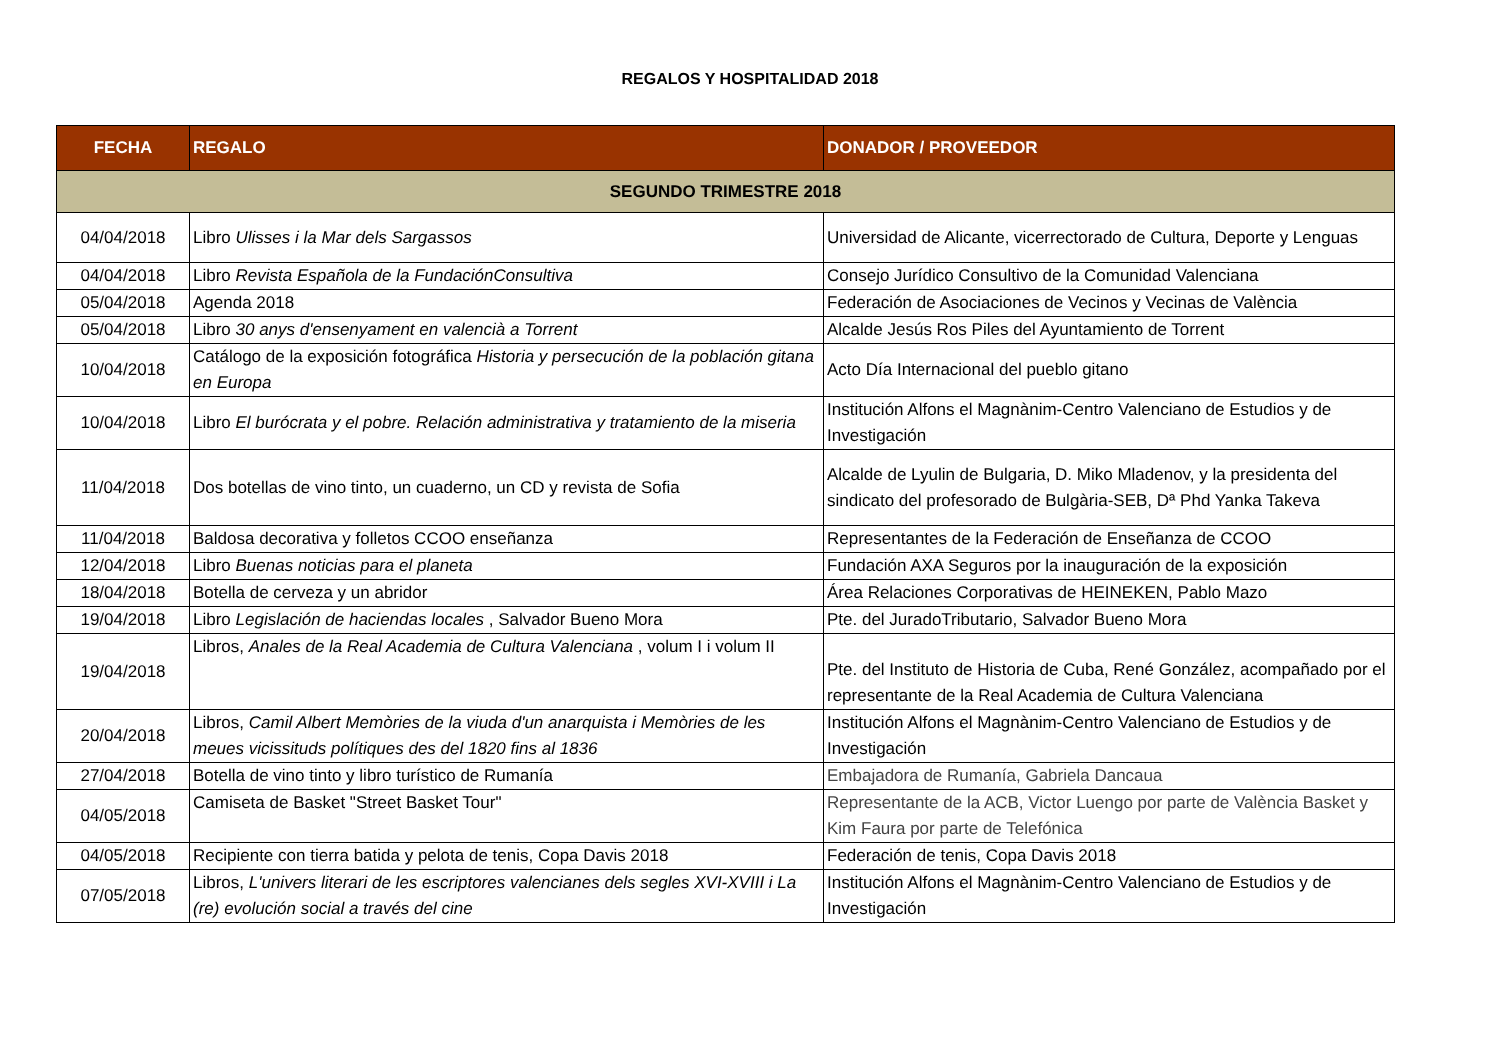REGALOS Y HOSPITALIDAD 2018
| FECHA | REGALO | DONADOR / PROVEEDOR |
| --- | --- | --- |
| SEGUNDO TRIMESTRE 2018 | | |
| 04/04/2018 | Libro Ulisses i la Mar dels Sargassos | Universidad de Alicante, vicerrectorado de Cultura, Deporte y Lenguas |
| 04/04/2018 | Libro Revista Española de la FundaciónConsultiva | Consejo Jurídico Consultivo de la Comunidad Valenciana |
| 05/04/2018 | Agenda 2018 | Federación de Asociaciones de Vecinos y Vecinas de València |
| 05/04/2018 | Libro 30 anys d'ensenyament en valencià a Torrent | Alcalde Jesús Ros Piles del Ayuntamiento de Torrent |
| 10/04/2018 | Catálogo de la exposición fotográfica Historia y persecución de la población gitana en Europa | Acto Día Internacional del pueblo gitano |
| 10/04/2018 | Libro El burócrata y el pobre. Relación administrativa y tratamiento de la miseria | Institución Alfons el Magnànim-Centro Valenciano de Estudios y de Investigación |
| 11/04/2018 | Dos botellas de vino tinto, un cuaderno, un CD y revista de Sofia | Alcalde de Lyulin de Bulgaria, D. Miko Mladenov, y la presidenta del sindicato del profesorado de Bulgària-SEB, Dª Phd Yanka Takeva |
| 11/04/2018 | Baldosa decorativa y folletos CCOO enseñanza | Representantes de la Federación de Enseñanza de CCOO |
| 12/04/2018 | Libro Buenas noticias para el planeta | Fundación AXA Seguros por la inauguración de la exposición |
| 18/04/2018 | Botella de cerveza y un abridor | Área Relaciones Corporativas de HEINEKEN, Pablo Mazo |
| 19/04/2018 | Libro Legislación de haciendas locales , Salvador Bueno Mora | Pte. del JuradoTributario, Salvador Bueno Mora |
| 19/04/2018 | Libros, Anales de la Real Academia de Cultura Valenciana , volum I i volum II | Pte. del Instituto de Historia de Cuba, René González, acompañado por el representante de la Real Academia de Cultura Valenciana |
| 20/04/2018 | Libros, Camil Albert Memòries de la viuda d'un anarquista i Memòries de les meues vicissituds polítiques des del 1820 fins al 1836 | Institución Alfons el Magnànim-Centro Valenciano de Estudios y de Investigación |
| 27/04/2018 | Botella de vino tinto y libro turístico de Rumanía | Embajadora de Rumanía, Gabriela Dancaua |
| 04/05/2018 | Camiseta de Basket "Street Basket Tour" | Representante de la ACB, Victor Luengo por parte de València Basket y Kim Faura por parte de Telefónica |
| 04/05/2018 | Recipiente con tierra batida y pelota de tenis, Copa Davis 2018 | Federación de tenis, Copa Davis 2018 |
| 07/05/2018 | Libros, L'univers literari de les escriptores valencianes dels segles XVI-XVIII i La (re) evolución social a través del cine | Institución Alfons el Magnànim-Centro Valenciano de Estudios y de Investigación |